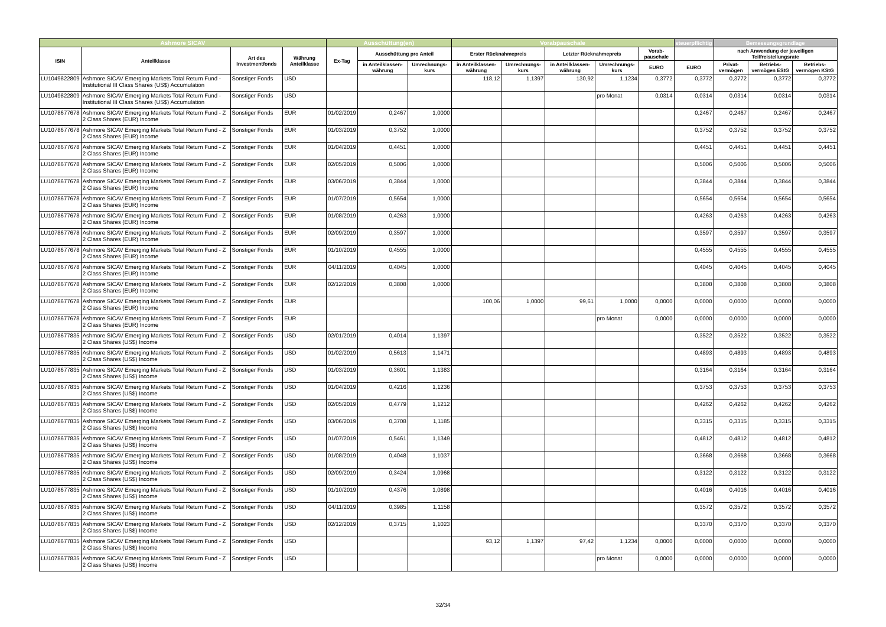| Ashmore SICAV | | | | Ausschüttung(en) | | | Vorabpauschale | | | | | steuerpflichtig | Bemessungsgrundlage | | |
| --- | --- | --- | --- | --- | --- | --- | --- | --- | --- | --- | --- | --- | --- | --- | --- |
| ISIN | Anteilklasse | Art des Investmentfonds | Währung Anteilklasse | Ex-Tag | Ausschüttung pro Anteil | | Erster Rücknahmepreis | | Letzter Rücknahmepreis | | Vorab-pauschale | | nach Anwendung der jeweiligen Teilfreistellungsrate | | |
| | | | | | in Anteilklassen-währung | Umrechnungs-kurs | in Anteilklassen-währung | Umrechnungs-kurs | in Anteilklassen-währung | Umrechnungs-kurs | EURO | EURO | Privat-vermögen | Betriebs-vermögen EStG | Betriebs-vermögen KStG |
| LU1049822809 | Ashmore SICAV Emerging Markets Total Return Fund - Institutional III Class Shares (US$) Accumulation | Sonstiger Fonds | USD | | | | 118,12 | 1,1397 | 130,92 | 1,1234 | 0,3772 | 0,3772 | 0,3772 | 0,3772 | 0,3772 |
| LU1049822809 | Ashmore SICAV Emerging Markets Total Return Fund - Institutional III Class Shares (US$) Accumulation | Sonstiger Fonds | USD | | | | | | | pro Monat | 0,0314 | 0,0314 | 0,0314 | 0,0314 | 0,0314 |
| LU1078677678 | Ashmore SICAV Emerging Markets Total Return Fund - Z 2 Class Shares (EUR) Income | Sonstiger Fonds | EUR | 01/02/2019 | 0,2467 | 1,0000 | | | | | | 0,2467 | 0,2467 | 0,2467 | 0,2467 |
| LU1078677678 | Ashmore SICAV Emerging Markets Total Return Fund - Z 2 Class Shares (EUR) Income | Sonstiger Fonds | EUR | 01/03/2019 | 0,3752 | 1,0000 | | | | | | 0,3752 | 0,3752 | 0,3752 | 0,3752 |
| LU1078677678 | Ashmore SICAV Emerging Markets Total Return Fund - Z 2 Class Shares (EUR) Income | Sonstiger Fonds | EUR | 01/04/2019 | 0,4451 | 1,0000 | | | | | | 0,4451 | 0,4451 | 0,4451 | 0,4451 |
| LU1078677678 | Ashmore SICAV Emerging Markets Total Return Fund - Z 2 Class Shares (EUR) Income | Sonstiger Fonds | EUR | 02/05/2019 | 0,5006 | 1,0000 | | | | | | 0,5006 | 0,5006 | 0,5006 | 0,5006 |
| LU1078677678 | Ashmore SICAV Emerging Markets Total Return Fund - Z 2 Class Shares (EUR) Income | Sonstiger Fonds | EUR | 03/06/2019 | 0,3844 | 1,0000 | | | | | | 0,3844 | 0,3844 | 0,3844 | 0,3844 |
| LU1078677678 | Ashmore SICAV Emerging Markets Total Return Fund - Z 2 Class Shares (EUR) Income | Sonstiger Fonds | EUR | 01/07/2019 | 0,5654 | 1,0000 | | | | | | 0,5654 | 0,5654 | 0,5654 | 0,5654 |
| LU1078677678 | Ashmore SICAV Emerging Markets Total Return Fund - Z 2 Class Shares (EUR) Income | Sonstiger Fonds | EUR | 01/08/2019 | 0,4263 | 1,0000 | | | | | | 0,4263 | 0,4263 | 0,4263 | 0,4263 |
| LU1078677678 | Ashmore SICAV Emerging Markets Total Return Fund - Z 2 Class Shares (EUR) Income | Sonstiger Fonds | EUR | 02/09/2019 | 0,3597 | 1,0000 | | | | | | 0,3597 | 0,3597 | 0,3597 | 0,3597 |
| LU1078677678 | Ashmore SICAV Emerging Markets Total Return Fund - Z 2 Class Shares (EUR) Income | Sonstiger Fonds | EUR | 01/10/2019 | 0,4555 | 1,0000 | | | | | | 0,4555 | 0,4555 | 0,4555 | 0,4555 |
| LU1078677678 | Ashmore SICAV Emerging Markets Total Return Fund - Z 2 Class Shares (EUR) Income | Sonstiger Fonds | EUR | 04/11/2019 | 0,4045 | 1,0000 | | | | | | 0,4045 | 0,4045 | 0,4045 | 0,4045 |
| LU1078677678 | Ashmore SICAV Emerging Markets Total Return Fund - Z 2 Class Shares (EUR) Income | Sonstiger Fonds | EUR | 02/12/2019 | 0,3808 | 1,0000 | | | | | | 0,3808 | 0,3808 | 0,3808 | 0,3808 |
| LU1078677678 | Ashmore SICAV Emerging Markets Total Return Fund - Z 2 Class Shares (EUR) Income | Sonstiger Fonds | EUR | | | | 100,06 | 1,0000 | 99,61 | 1,0000 | 0,0000 | 0,0000 | 0,0000 | 0,0000 | 0,0000 |
| LU1078677678 | Ashmore SICAV Emerging Markets Total Return Fund - Z 2 Class Shares (EUR) Income | Sonstiger Fonds | EUR | | | | | | | pro Monat | 0,0000 | 0,0000 | 0,0000 | 0,0000 | 0,0000 |
| LU1078677835 | Ashmore SICAV Emerging Markets Total Return Fund - Z 2 Class Shares (US$) Income | Sonstiger Fonds | USD | 02/01/2019 | 0,4014 | 1,1397 | | | | | | 0,3522 | 0,3522 | 0,3522 | 0,3522 |
| LU1078677835 | Ashmore SICAV Emerging Markets Total Return Fund - Z 2 Class Shares (US$) Income | Sonstiger Fonds | USD | 01/02/2019 | 0,5613 | 1,1471 | | | | | | 0,4893 | 0,4893 | 0,4893 | 0,4893 |
| LU1078677835 | Ashmore SICAV Emerging Markets Total Return Fund - Z 2 Class Shares (US$) Income | Sonstiger Fonds | USD | 01/03/2019 | 0,3601 | 1,1383 | | | | | | 0,3164 | 0,3164 | 0,3164 | 0,3164 |
| LU1078677835 | Ashmore SICAV Emerging Markets Total Return Fund - Z 2 Class Shares (US$) Income | Sonstiger Fonds | USD | 01/04/2019 | 0,4216 | 1,1236 | | | | | | 0,3753 | 0,3753 | 0,3753 | 0,3753 |
| LU1078677835 | Ashmore SICAV Emerging Markets Total Return Fund - Z 2 Class Shares (US$) Income | Sonstiger Fonds | USD | 02/05/2019 | 0,4779 | 1,1212 | | | | | | 0,4262 | 0,4262 | 0,4262 | 0,4262 |
| LU1078677835 | Ashmore SICAV Emerging Markets Total Return Fund - Z 2 Class Shares (US$) Income | Sonstiger Fonds | USD | 03/06/2019 | 0,3708 | 1,1185 | | | | | | 0,3315 | 0,3315 | 0,3315 | 0,3315 |
| LU1078677835 | Ashmore SICAV Emerging Markets Total Return Fund - Z 2 Class Shares (US$) Income | Sonstiger Fonds | USD | 01/07/2019 | 0,5461 | 1,1349 | | | | | | 0,4812 | 0,4812 | 0,4812 | 0,4812 |
| LU1078677835 | Ashmore SICAV Emerging Markets Total Return Fund - Z 2 Class Shares (US$) Income | Sonstiger Fonds | USD | 01/08/2019 | 0,4048 | 1,1037 | | | | | | 0,3668 | 0,3668 | 0,3668 | 0,3668 |
| LU1078677835 | Ashmore SICAV Emerging Markets Total Return Fund - Z 2 Class Shares (US$) Income | Sonstiger Fonds | USD | 02/09/2019 | 0,3424 | 1,0968 | | | | | | 0,3122 | 0,3122 | 0,3122 | 0,3122 |
| LU1078677835 | Ashmore SICAV Emerging Markets Total Return Fund - Z 2 Class Shares (US$) Income | Sonstiger Fonds | USD | 01/10/2019 | 0,4376 | 1,0898 | | | | | | 0,4016 | 0,4016 | 0,4016 | 0,4016 |
| LU1078677835 | Ashmore SICAV Emerging Markets Total Return Fund - Z 2 Class Shares (US$) Income | Sonstiger Fonds | USD | 04/11/2019 | 0,3985 | 1,1158 | | | | | | 0,3572 | 0,3572 | 0,3572 | 0,3572 |
| LU1078677835 | Ashmore SICAV Emerging Markets Total Return Fund - Z 2 Class Shares (US$) Income | Sonstiger Fonds | USD | 02/12/2019 | 0,3715 | 1,1023 | | | | | | 0,3370 | 0,3370 | 0,3370 | 0,3370 |
| LU1078677835 | Ashmore SICAV Emerging Markets Total Return Fund - Z 2 Class Shares (US$) Income | Sonstiger Fonds | USD | | | | 93,12 | 1,1397 | 97,42 | 1,1234 | 0,0000 | 0,0000 | 0,0000 | 0,0000 | 0,0000 |
| LU1078677835 | Ashmore SICAV Emerging Markets Total Return Fund - Z 2 Class Shares (US$) Income | Sonstiger Fonds | USD | | | | | | | pro Monat | 0,0000 | 0,0000 | 0,0000 | 0,0000 | 0,0000 |
32/34